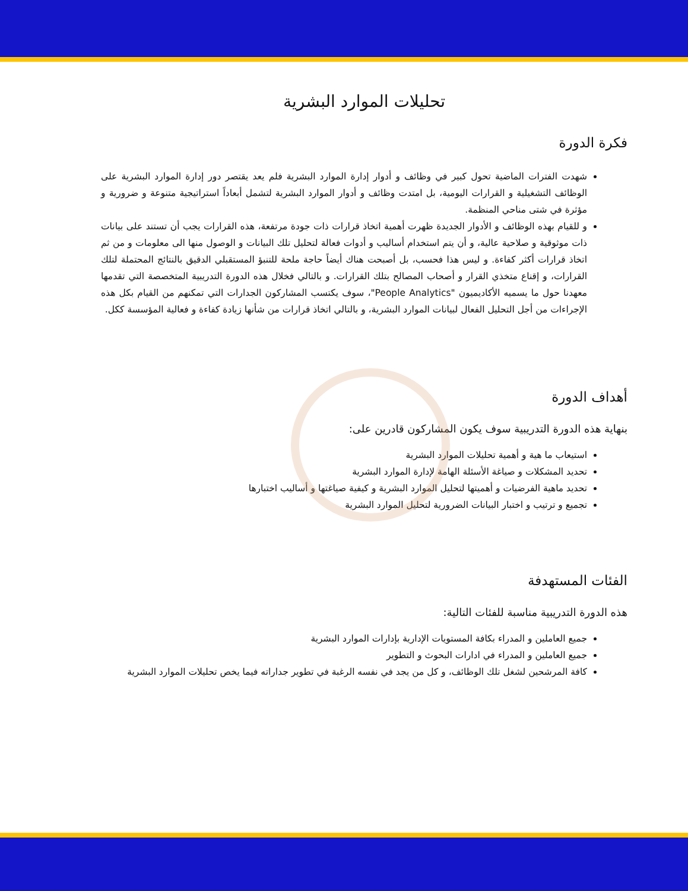تحليلات الموارد البشرية
فكرة الدورة
شهدت الفترات الماضية تحول كبير في وظائف و أدوار إدارة الموارد البشرية فلم يعد يقتصر دور إدارة الموارد البشرية على الوظائف التشغيلية و القرارات اليومية، بل امتدت وظائف و أدوار الموارد البشرية لتشمل أبعاداً استراتيجية متنوعة و ضرورية و مؤثرة في شتى مناحي المنظمة.
و للقيام بهذه الوظائف و الأدوار الجديدة ظهرت أهمية اتخاذ قرارات ذات جودة مرتفعة، هذه القرارات يجب أن تستند على بيانات ذات موثوقية و صلاحية عالية، و أن يتم استخدام أساليب و أدوات فعالة لتحليل تلك البيانات و الوصول منها الى معلومات و من ثم اتخاذ قرارات أكثر كفاءة. و ليس هذا فحسب، بل أصبحت هناك أيضاً حاجة ملحة للتنبؤ المستقبلي الدقيق بالنتائج المحتملة لتلك القرارات، و إقناع متخذي القرار و أصحاب المصالح بتلك القرارات. و بالتالي فخلال هذه الدورة التدريبية المتخصصة التي تقدمها معهدنا حول ما يسميه الأكاديميون "People Analytics"، سوف يكتسب المشاركون الجدارات التي تمكنهم من القيام بكل هذه الإجراءات من أجل التحليل الفعال لبيانات الموارد البشرية، و بالتالي اتخاذ قرارات من شأنها زيادة كفاءة و فعالية المؤسسة ككل.
أهداف الدورة
بنهاية هذه الدورة التدريبية سوف يكون المشاركون قادرين على:
استيعاب ما هية و أهمية تحليلات الموارد البشرية
تحديد المشكلات و صياغة الأسئلة الهامة لإدارة الموارد البشرية
تحديد ماهية الفرضيات و أهميتها لتحليل الموارد البشرية و كيفية صياغتها و أساليب اختبارها
تجميع و ترتيب و اختبار البيانات الضرورية لتحليل الموارد البشرية
الفئات المستهدفة
هذه الدورة التدريبية مناسبة للفئات التالية:
جميع العاملين و المدراء بكافة المستويات الإدارية بإدارات الموارد البشرية
جميع العاملين و المدراء في ادارات البحوث و التطوير
كافة المرشحين لشغل تلك الوظائف، و كل من يجد في نفسه الرغبة في تطوير جداراته فيما يخص تحليلات الموارد البشرية